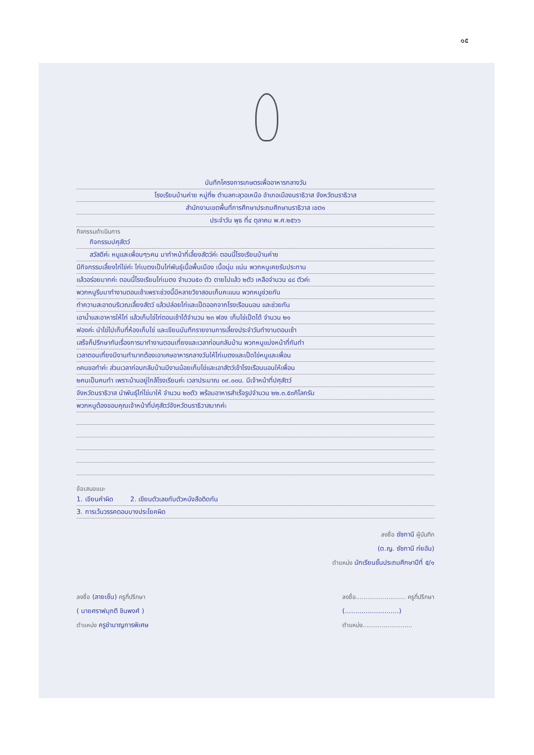๑๕
บันทึกโครงการเกษตรเพื่ออาหารกลางวัน
โรงเรียนบ้านค่าย หมู่ที่๒ ตำบลกะลุวอเหนือ อำเภอเมืองนราธิวาส จังหวัดนราธิวาส
สำนักงานเขตพื้นที่การศึกษาประถมศึกษานราธิวาส เขต๑
ประจำวัน พุธ ที่๔ ตุลาคม พ.ศ.๒๕๖๖
กิจกรรมดำเนินการ
  กิจกรรมปศุสัตว์
  สวัสดีค่ะ หนูและเพื่อนๆ๖คน มาทำหน้าที่เลี้ยงสัตว์ค่ะ ตอนนี้โรงเรียนบ้านค่าย
มีกิจกรรมเลี้ยงไก่ไข่ค่ะ ไก่เบตงเป็นไก่พันธุ์เนื้อพื้นเมือง เนื้อนุ่ม แน่น พวกหนูเคยรับประทาน
แล้วอร่อยมากค่ะ ตอนนี้โรงเรียนไก่เบตง จำนวน๕๐ ตัว ตายไปแล้ว ๒ตัว เหลือจำนวน ๔๘ ตัวค่ะ
พวกหนูรีบมาทำงานตอนเช้าเพราะช่วงนี้มีหลายวิชาสอบเก็บคะแนน พวกหนูช่วยกัน
ทำความสะอาดบริเวณเลี้ยงสัตว์ แล้วปล่อยไก่และเป็ดออกจากโรงเรือนนอน และช่วยกัน
เอาน้ำและอาหารให้ไก่ แล้วเก็บไข่ไก่ตอนเช้าได้จำนวน ๒๓ ฟอง เก็บไข่เป็ดได้ จำนวน ๒๑
ฟองค่ะ นำไข่ไปเก็บที่ห้องเก็บไข่ และเขียนบันทึกรายงานการเลี้ยงประจำวันทำงานตอนเช้า
เสร็จก็ปรึกษากันเรื่องการมาทำงานตอนเที่ยงและเวลาก่อนกลับบ้าน พวกหนูแบ่งหน้าที่กันทำ
เวลาตอนเที่ยงมีงานทำมากต้องเอาเศษอาหารกลางวันให้ไก่เบตงและเป็ดไข่หนูและเพื่อน
๓คนขอทำค่ะ ส่วนเวลาก่อนกลับบ้านมีงานน้อยเก็บไข่และเอาสัตว์เข้าโรงเรือนนอนให้เพื่อน
๒คนเป็นคนทำ เพราะบ้านอยู่ใกล้โรงเรียนค่ะ เวลาประมาณ ๐๙.๐๐น. มีเจ้าหน้าที่ปศุสัตว์
จังหวัดนราธิวาส นำพันธุ์ไก่ไข่มาให้ จำนวน ๒๐ตัว พร้อมอาหารสำเร็จรูปจำนวน ๒๒.๓.๕๐กิโลกรัม
พวกหนูต้องขอบคุณเจ้าหน้าที่ปศุสัตว์จังหวัดนราธิวาสมากค่ะ
ข้อเสนอแนะ
1. เขียนคำผิด    2. เขียนตัวเลขกับตัวหนังสือติดกัน
3. การเว้นวรรคตอนบางประโยคผิด
ลงชื่อ ซัซกานี ผู้บันทึก
(ด.ญ. ซัซกานี ท่ยอัน)
ตำแหน่ง นักเรียนชั้นประถมศึกษาปีที่ ๕/๑
ลงชื่อ (ลายเซ็น) ครูที่ปรึกษา
( นายศราฟมุกตี ชินพงศ์ )
ตำแหน่ง ครูชำนาญการพิเศษ
ลงชื่อ.......................... ครูที่ปรึกษา
(..........................)
ตำแหน่ง..........................